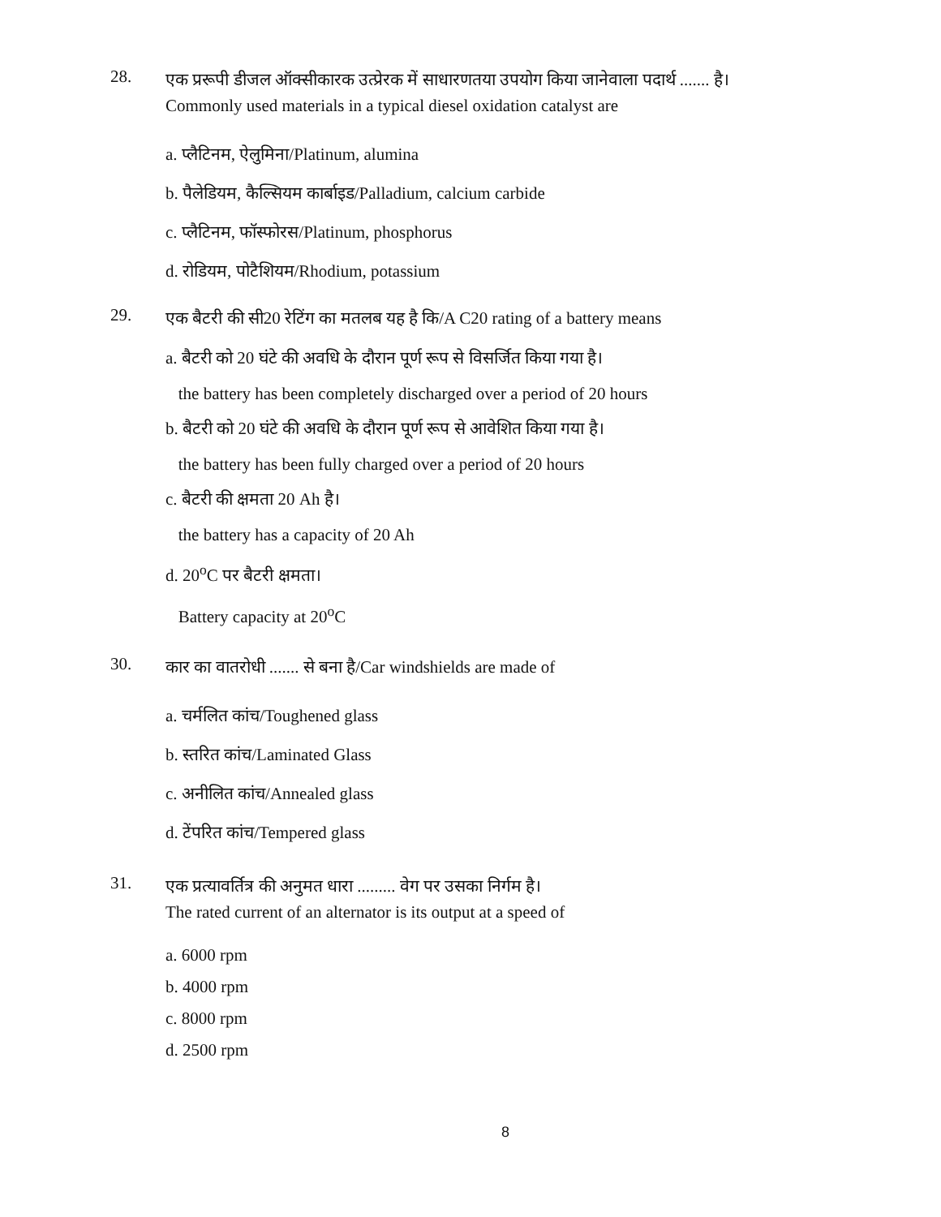28.
एक प्ररूपी डीजल ऑक्सीकारक उत्प्रेरक में साधारणतया उपयोग किया जानेवाला पदार्थ ....... है।
Commonly used materials in a typical diesel oxidation catalyst are
a. प्लैटिनम, ऐलुमिना/Platinum, alumina
b. पैलेडियम, कैल्सियम कार्बाइड/Palladium, calcium carbide
c. प्लैटिनम, फॉस्फोरस/Platinum, phosphorus
d. रोडियम, पोटैशियम/Rhodium, potassium
29.
एक बैटरी की सी20 रेटिंग का मतलब यह है कि/A C20 rating of a battery means
a. बैटरी को 20 घंटे की अवधि के दौरान पूर्ण रूप से विसर्जित किया गया है।
the battery has been completely discharged over a period of 20 hours
b. बैटरी को 20 घंटे की अवधि के दौरान पूर्ण रूप से आवेशित किया गया है।
the battery has been fully charged over a period of 20 hours
c. बैटरी की क्षमता 20 Ah है।
the battery has a capacity of 20 Ah
d. 20<sup>o</sup>C पर बैटरी क्षमता।
Battery capacity at 20<sup>o</sup>C
30.
कार का वातरोधी ....... से बना है/Car windshields are made of
a. चर्मलित कांच/Toughened glass
b. स्तरित कांच/Laminated Glass
c. अनीलित कांच/Annealed glass
d. टेंपरित कांच/Tempered glass
31.
एक प्रत्यावर्तित्र की अनुमत धारा ......... वेग पर उसका निर्गम है।
The rated current of an alternator is its output at a speed of
a. 6000 rpm
b. 4000 rpm
c. 8000 rpm
d. 2500 rpm
8